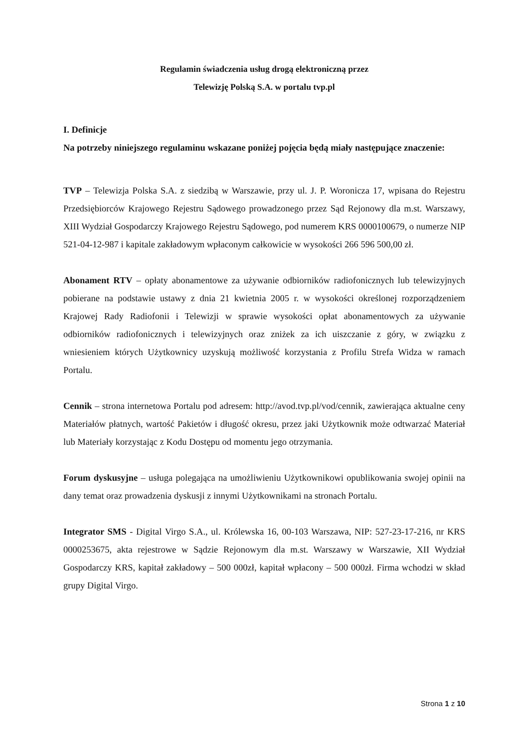Regulamin świadczenia usług drogą elektroniczną przez
Telewizję Polską S.A. w portalu tvp.pl
I. Definicje
Na potrzeby niniejszego regulaminu wskazane poniżej pojęcia będą miały następujące znaczenie:
TVP – Telewizja Polska S.A. z siedzibą w Warszawie, przy ul. J. P. Woronicza 17, wpisana do Rejestru Przedsiębiorców Krajowego Rejestru Sądowego prowadzonego przez Sąd Rejonowy dla m.st. Warszawy, XIII Wydział Gospodarczy Krajowego Rejestru Sądowego, pod numerem KRS 0000100679, o numerze NIP 521-04-12-987 i kapitale zakładowym wpłaconym całkowicie w wysokości 266 596 500,00 zł.
Abonament RTV – opłaty abonamentowe za używanie odbiorników radiofonicznych lub telewizyjnych pobierane na podstawie ustawy z dnia 21 kwietnia 2005 r. w wysokości określonej rozporządzeniem Krajowej Rady Radiofonii i Telewizji w sprawie wysokości opłat abonamentowych za używanie odbiorników radiofonicznych i telewizyjnych oraz zniżek za ich uiszczanie z góry, w związku z wniesieniem których Użytkownicy uzyskują możliwość korzystania z Profilu Strefa Widza w ramach Portalu.
Cennik – strona internetowa Portalu pod adresem: http://avod.tvp.pl/vod/cennik, zawierająca aktualne ceny Materiałów płatnych, wartość Pakietów i długość okresu, przez jaki Użytkownik może odtwarzać Materiał lub Materiały korzystając z Kodu Dostępu od momentu jego otrzymania.
Forum dyskusyjne – usługa polegająca na umożliwieniu Użytkownikowi opublikowania swojej opinii na dany temat oraz prowadzenia dyskusji z innymi Użytkownikami na stronach Portalu.
Integrator SMS - Digital Virgo S.A., ul. Królewska 16, 00-103 Warszawa, NIP: 527-23-17-216, nr KRS 0000253675, akta rejestrowe w Sądzie Rejonowym dla m.st. Warszawy w Warszawie, XII Wydział Gospodarczy KRS, kapitał zakładowy – 500 000zł, kapitał wpłacony – 500 000zł. Firma wchodzi w skład grupy Digital Virgo.
Strona 1 z 10